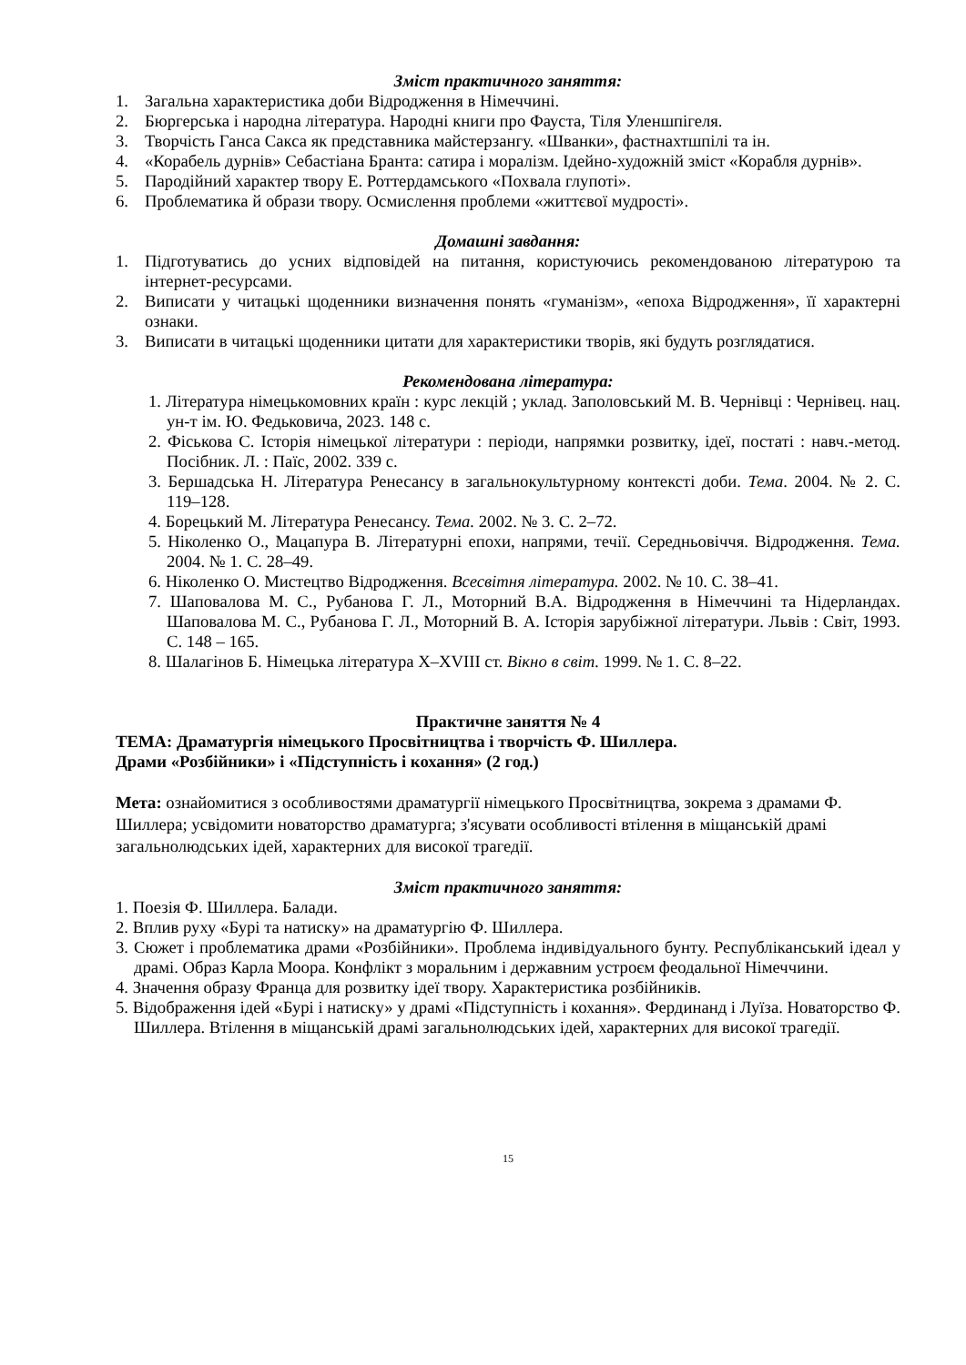Зміст практичного заняття:
1. Загальна характеристика доби Відродження в Німеччині.
2. Бюргерська і народна література. Народні книги про Фауста, Тіля Уленшпігеля.
3. Творчість Ганса Сакса як представника майстерзангу. «Шванки», фастнахтшпілі та ін.
4. «Корабель дурнів» Себастіана Бранта: сатира і моралізм. Ідейно-художній зміст «Корабля дурнів».
5. Пародійний характер твору Е. Роттердамського «Похвала глупоті».
6. Проблематика й образи твору. Осмислення проблеми «життєвої мудрості».
Домашні завдання:
1. Підготуватись до усних відповідей на питання, користуючись рекомендованою літературою та інтернет-ресурсами.
2. Виписати у читацькі щоденники визначення понять «гуманізм», «епоха Відродження», її характерні ознаки.
3. Виписати в читацькі щоденники цитати для характеристики творів, які будуть розглядатися.
Рекомендована література:
1. Література німецькомовних країн : курс лекцій ; уклад. Заполовський М. В. Чернівці : Чернівец. нац. ун-т ім. Ю. Федьковича, 2023. 148 с.
2. Фіськова С. Історія німецької літератури : періоди, напрямки розвитку, ідеї, постаті : навч.-метод. Посібник. Л. : Паїс, 2002. 339 с.
3. Бершадська Н. Література Ренесансу в загальнокультурному контексті доби. Тема. 2004. № 2. С. 119–128.
4. Борецький М. Література Ренесансу. Тема. 2002. № 3. С. 2–72.
5. Ніколенко О., Мацапура В. Літературні епохи, напрями, течії. Середньовіччя. Відродження. Тема. 2004. № 1. С. 28–49.
6. Ніколенко О. Мистецтво Відродження. Всесвітня література. 2002. № 10. С. 38–41.
7. Шаповалова М. С., Рубанова Г. Л., Моторний В.А. Відродження в Німеччині та Нідерландах. Шаповалова М. С., Рубанова Г. Л., Моторний В. А. Історія зарубіжної літератури. Львів : Світ, 1993. С. 148 – 165.
8. Шалагінов Б. Німецька література X–XVIII ст. Вікно в світ. 1999. № 1. С. 8–22.
Практичне заняття № 4
ТЕМА: Драматургія німецького Просвітництва і творчість Ф. Шиллера.
Драми «Розбійники» і «Підступність і кохання» (2 год.)
Мета: ознайомитися з особливостями драматургії німецького Просвітництва, зокрема з драмами Ф. Шиллера; усвідомити новаторство драматурга; з'ясувати особливості втілення в міщанській драмі загальнолюдських ідей, характерних для високої трагедії.
Зміст практичного заняття:
1. Поезія Ф. Шиллера. Балади.
2. Вплив руху «Бурі та натиску» на драматургію Ф. Шиллера.
3. Сюжет і проблематика драми «Розбійники». Проблема індивідуального бунту. Республіканський ідеал у драмі. Образ Карла Моора. Конфлікт з моральним і державним устроєм феодальної Німеччини.
4. Значення образу Франца для розвитку ідеї твору. Характеристика розбійників.
5. Відображення ідей «Бурі і натиску» у драмі «Підступність і кохання». Фердинанд і Луїза. Новаторство Ф. Шиллера. Втілення в міщанській драмі загальнолюдських ідей, характерних для високої трагедії.
15